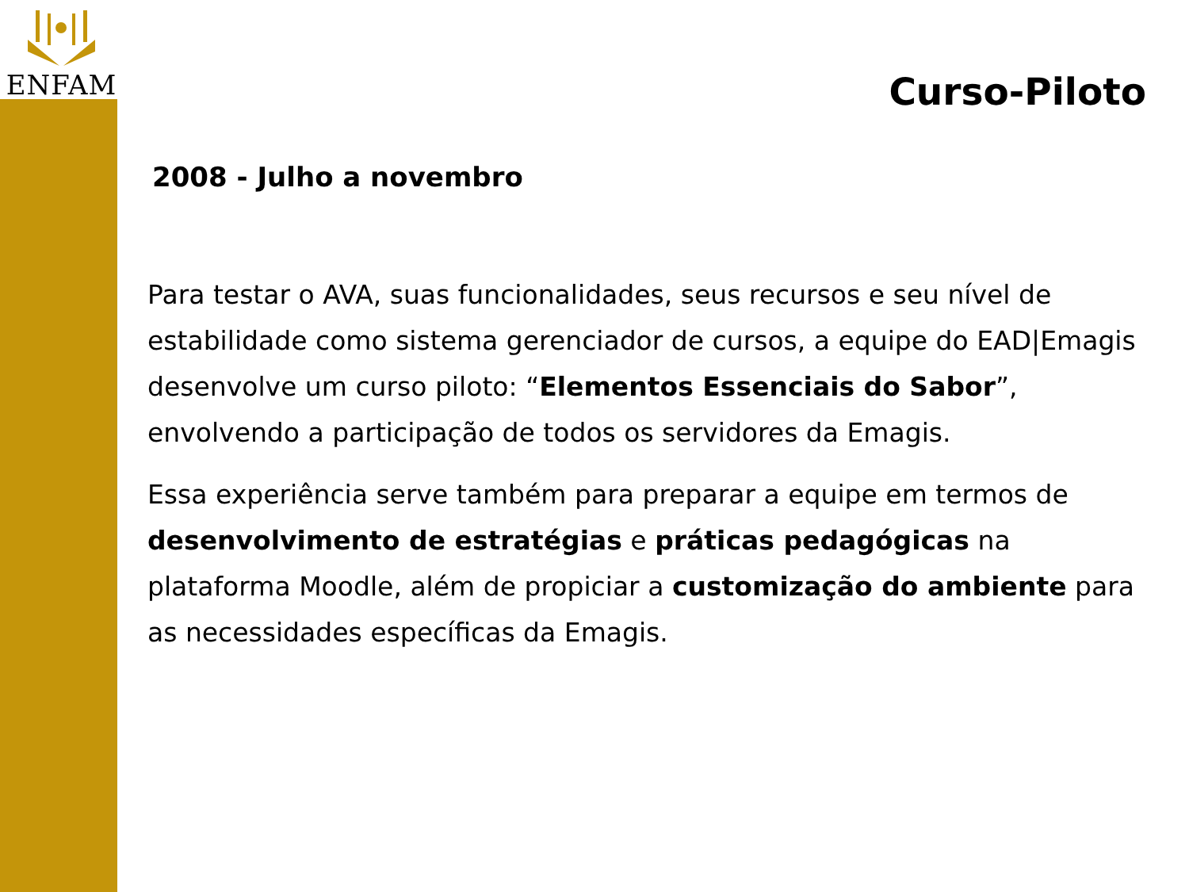ENFAM
Curso-Piloto
2008 - Julho a novembro
Para testar o AVA, suas funcionalidades, seus recursos e seu nível de estabilidade como sistema gerenciador de cursos, a equipe do EAD|Emagis desenvolve um curso piloto: “Elementos Essenciais do Sabor”, envolvendo a participação de todos os servidores da Emagis.
Essa experiência serve também para preparar a equipe em termos de desenvolvimento de estratégias e práticas pedagógicas na plataforma Moodle, além de propiciar a customização do ambiente para as necessidades específicas da Emagis.